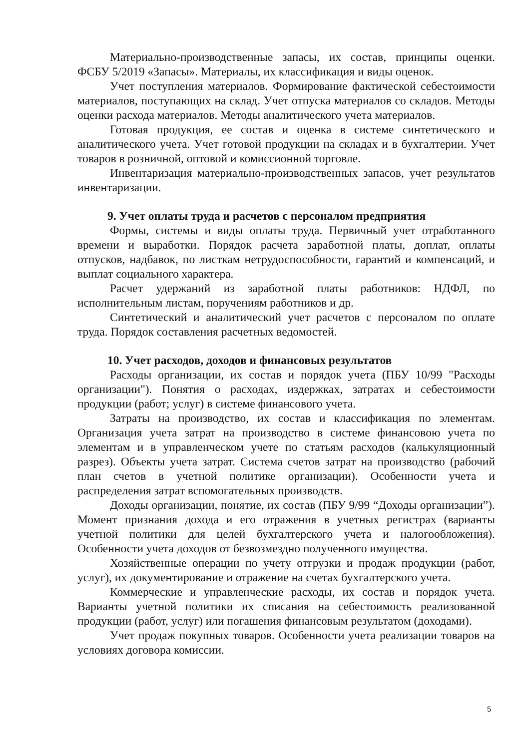Материально-производственные запасы, их состав, принципы оценки. ФСБУ 5/2019 «Запасы». Материалы, их классификация и виды оценок.
Учет поступления материалов. Формирование фактической себестоимости материалов, поступающих на склад. Учет отпуска материалов со складов. Методы оценки расхода материалов. Методы аналитического учета материалов.
Готовая продукция, ее состав и оценка в системе синтетического и аналитического учета. Учет готовой продукции на складах и в бухгалтерии. Учет товаров в розничной, оптовой и комиссионной торговле.
Инвентаризация материально-производственных запасов, учет результатов инвентаризации.
9. Учет оплаты труда и расчетов с персоналом предприятия
Формы, системы и виды оплаты труда. Первичный учет отработанного времени и выработки. Порядок расчета заработной платы, доплат, оплаты отпусков, надбавок, по листкам нетрудоспособности, гарантий и компенсаций, и выплат социального характера.
Расчет удержаний из заработной платы работников: НДФЛ, по исполнительным листам, поручениям работников и др.
Синтетический и аналитический учет расчетов с персоналом по оплате труда. Порядок составления расчетных ведомостей.
10. Учет расходов, доходов и финансовых результатов
Расходы организации, их состав и порядок учета (ПБУ 10/99 "Расходы организации"). Понятия о расходах, издержках, затратах и себестоимости продукции (работ; услуг) в системе финансового учета.
Затраты на производство, их состав и классификация по элементам. Организация учета затрат на производство в системе финансовою учета по элементам и в управленческом учете по статьям расходов (калькуляционный разрез). Объекты учета затрат. Система счетов затрат на производство (рабочий план счетов в учетной политике организации). Особенности учета и распределения затрат вспомогательных производств.
Доходы организации, понятие, их состав (ПБУ 9/99 “Доходы организации”). Момент признания дохода и его отражения в учетных регистрах (варианты учетной политики для целей бухгалтерского учета и налогообложения). Особенности учета доходов от безвозмездно полученного имущества.
Хозяйственные операции по учету отгрузки и продаж продукции (работ, услуг), их документирование и отражение на счетах бухгалтерского учета.
Коммерческие и управленческие расходы, их состав и порядок учета. Варианты учетной политики их списания на себестоимость реализованной продукции (работ, услуг) или погашения финансовым результатом (доходами).
Учет продаж покупных товаров. Особенности учета реализации товаров на условиях договора комиссии.
5